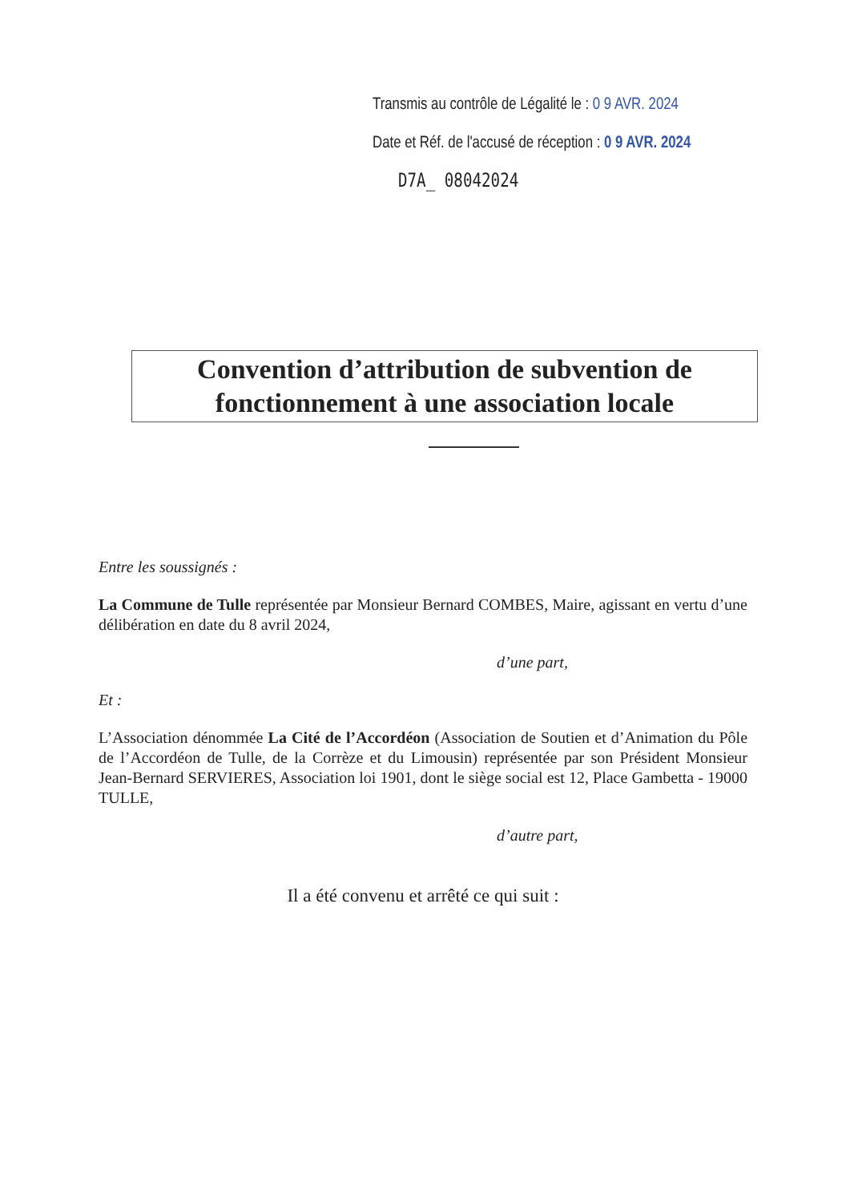Transmis au contrôle de Légalité le : 0 9 AVR. 2024
Date et Réf. de l'accusé de réception : 0 9 AVR. 2024
D7A_ 08042024
Convention d’attribution de subvention de fonctionnement à une association locale
Entre les soussignés :
La Commune de Tulle représentée par Monsieur Bernard COMBES, Maire, agissant en vertu d’une délibération en date du 8 avril 2024,
d’une part,
Et :
L’Association dénommée La Cité de l’Accordéon (Association de Soutien et d’Animation du Pôle de l’Accordéon de Tulle, de la Corrèze et du Limousin) représentée par son Président Monsieur Jean-Bernard SERVIERES, Association loi 1901, dont le siège social est 12, Place Gambetta - 19000 TULLE,
d’autre part,
Il a été convenu et arrêté ce qui suit :